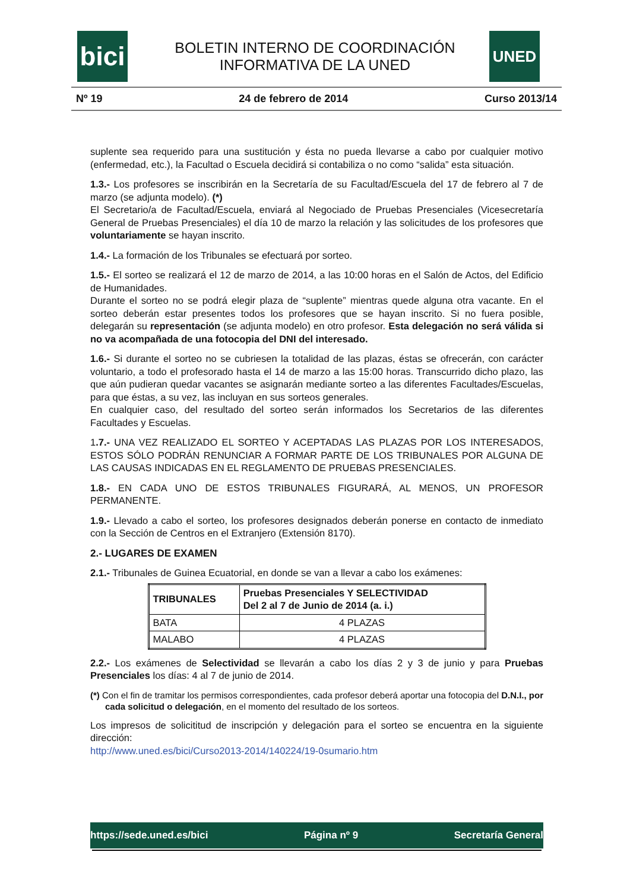bici
UNED
BOLETIN INTERNO DE COORDINACIÓN
INFORMATIVA DE LA UNED
Nº 19 24 de febrero de 2014 Curso 2013/14
suplente sea requerido para una sustitución y ésta no pueda llevarse a cabo por cualquier motivo (enfermedad, etc.), la Facultad o Escuela decidirá si contabiliza o no como “salida” esta situación.
1.3.- Los profesores se inscribirán en la Secretaría de su Facultad/Escuela del 17 de febrero al 7 de marzo (se adjunta modelo). (*)
El Secretario/a de Facultad/Escuela, enviará al Negociado de Pruebas Presenciales (Vicesecretaría General de Pruebas Presenciales) el día 10 de marzo la relación y las solicitudes de los profesores que voluntariamente se hayan inscrito.
1.4.- La formación de los Tribunales se efectuará por sorteo.
1.5.- El sorteo se realizará el 12 de marzo de 2014, a las 10:00 horas en el Salón de Actos, del Edificio de Humanidades.
Durante el sorteo no se podrá elegir plaza de “suplente” mientras quede alguna otra vacante. En el sorteo deberán estar presentes todos los profesores que se hayan inscrito. Si no fuera posible, delegarán su representación (se adjunta modelo) en otro profesor. Esta delegación no será válida si no va acompañada de una fotocopia del DNI del interesado.
1.6.- Si durante el sorteo no se cubriesen la totalidad de las plazas, éstas se ofrecerán, con carácter voluntario, a todo el profesorado hasta el 14 de marzo a las 15:00 horas. Transcurrido dicho plazo, las que aún pudieran quedar vacantes se asignarán mediante sorteo a las diferentes Facultades/Escuelas, para que éstas, a su vez, las incluyan en sus sorteos generales.
En cualquier caso, del resultado del sorteo serán informados los Secretarios de las diferentes Facultades y Escuelas.
1.7.- UNA VEZ REALIZADO EL SORTEO Y ACEPTADAS LAS PLAZAS POR LOS INTERESADOS, ESTOS SÓLO PODRÁN RENUNCIAR A FORMAR PARTE DE LOS TRIBUNALES POR ALGUNA DE LAS CAUSAS INDICADAS EN EL REGLAMENTO DE PRUEBAS PRESENCIALES.
1.8.- EN CADA UNO DE ESTOS TRIBUNALES FIGURARÁ, AL MENOS, UN PROFESOR PERMANENTE.
1.9.- Llevado a cabo el sorteo, los profesores designados deberán ponerse en contacto de inmediato con la Sección de Centros en el Extranjero (Extensión 8170).
2.- LUGARES DE EXAMEN
2.1.- Tribunales de Guinea Ecuatorial, en donde se van a llevar a cabo los exámenes:
| TRIBUNALES | Pruebas Presenciales Y SELECTIVIDAD Del 2 al 7 de Junio de 2014 (a. i.) |
| --- | --- |
| BATA | 4 PLAZAS |
| MALABO | 4 PLAZAS |
2.2.- Los exámenes de Selectividad se llevarán a cabo los días 2 y 3 de junio y para Pruebas Presenciales los días: 4 al 7 de junio de 2014.
(*) Con el fin de tramitar los permisos correspondientes, cada profesor deberá aportar una fotocopia del D.N.I., por cada solicitud o delegación, en el momento del resultado de los sorteos.
Los impresos de solicititud de inscripción y delegación para el sorteo se encuentra en la siguiente dirección:
http://www.uned.es/bici/Curso2013-2014/140224/19-0sumario.htm
https://sede.uned.es/bici Página nº 9 Secretaría General